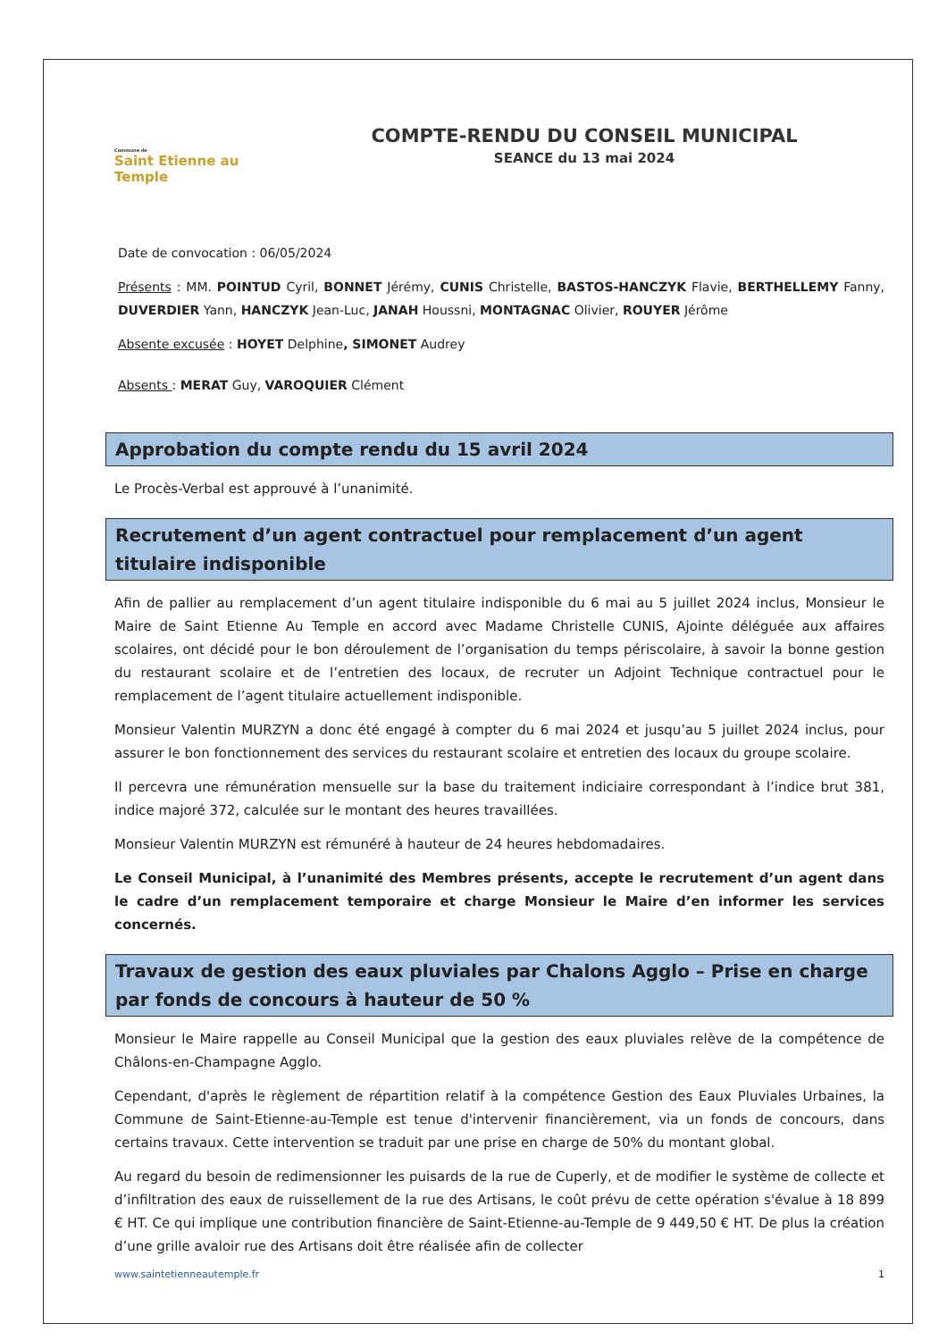Commune de
Saint Etienne au Temple
COMPTE-RENDU DU CONSEIL MUNICIPAL
SEANCE du 13 mai 2024
Date de convocation : 06/05/2024
Présents : MM. POINTUD Cyril, BONNET Jérémy, CUNIS Christelle, BASTOS-HANCZYK Flavie, BERTHELLEMY Fanny, DUVERDIER Yann, HANCZYK Jean-Luc, JANAH Houssni, MONTAGNAC Olivier, ROUYER Jérôme
Absente excusée : HOYET Delphine, SIMONET Audrey
Absents : MERAT Guy, VAROQUIER Clément
Approbation du compte rendu du 15 avril 2024
Le Procès-Verbal est approuvé à l’unanimité.
Recrutement d’un agent contractuel pour remplacement d’un agent titulaire indisponible
Afin de pallier au remplacement d’un agent titulaire indisponible du 6 mai au 5 juillet 2024 inclus, Monsieur le Maire de Saint Etienne Au Temple en accord avec Madame Christelle CUNIS, Ajointe déléguée aux affaires scolaires, ont décidé pour le bon déroulement de l’organisation du temps périscolaire, à savoir la bonne gestion du restaurant scolaire et de l’entretien des locaux, de recruter un Adjoint Technique contractuel pour le remplacement de l’agent titulaire actuellement indisponible.
Monsieur Valentin MURZYN a donc été engagé à compter du 6 mai 2024 et jusqu’au 5 juillet 2024 inclus, pour assurer le bon fonctionnement des services du restaurant scolaire et entretien des locaux du groupe scolaire.
Il percevra une rémunération mensuelle sur la base du traitement indiciaire correspondant à l’indice brut 381, indice majoré 372, calculée sur le montant des heures travaillées.
Monsieur Valentin MURZYN est rémunéré à hauteur de 24 heures hebdomadaires.
Le Conseil Municipal, à l’unanimité des Membres présents, accepte le recrutement d’un agent dans le cadre d’un remplacement temporaire et charge Monsieur le Maire d’en informer les services concernés.
Travaux de gestion des eaux pluviales par Chalons Agglo – Prise en charge par fonds de concours à hauteur de 50 %
Monsieur le Maire rappelle au Conseil Municipal que la gestion des eaux pluviales relève de la compétence de Châlons-en-Champagne Agglo.
Cependant, d'après le règlement de répartition relatif à la compétence Gestion des Eaux Pluviales Urbaines, la Commune de Saint-Etienne-au-Temple est tenue d'intervenir financièrement, via un fonds de concours, dans certains travaux. Cette intervention se traduit par une prise en charge de 50% du montant global.
Au regard du besoin de redimensionner les puisards de la rue de Cuperly, et de modifier le système de collecte et d’infiltration des eaux de ruissellement de la rue des Artisans, le coût prévu de cette opération s'évalue à 18 899 € HT. Ce qui implique une contribution financière de Saint-Etienne-au-Temple de 9 449,50 € HT. De plus la création d’une grille avaloir rue des Artisans doit être réalisée afin de collecter
www.saintetienneautemple.fr 1